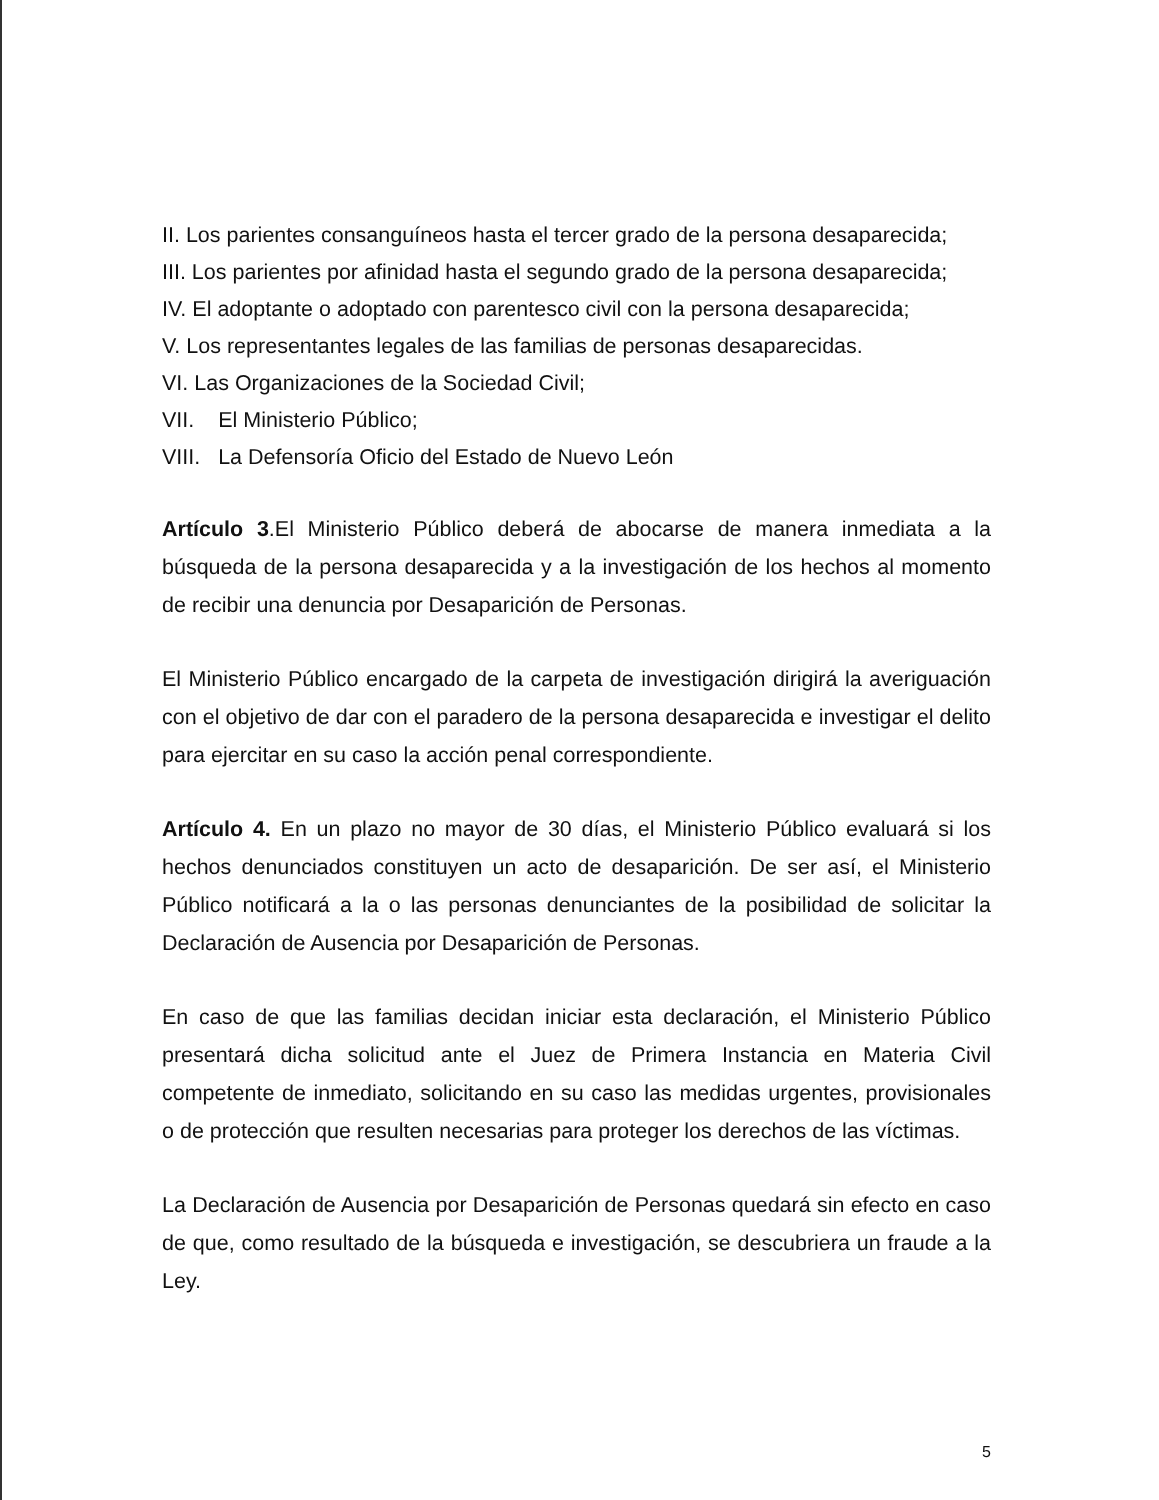II. Los parientes consanguíneos hasta el tercer grado de la persona desaparecida;
III. Los parientes por afinidad hasta el segundo grado de la persona desaparecida;
IV. El adoptante o adoptado con parentesco civil con la persona desaparecida;
V. Los representantes legales de las familias de personas desaparecidas.
VI. Las Organizaciones de la Sociedad Civil;
VII. El Ministerio Público;
VIII. La Defensoría Oficio del Estado de Nuevo León
Artículo 3.El Ministerio Público deberá de abocarse de manera inmediata a la búsqueda de la persona desaparecida y a la investigación de los hechos al momento de recibir una denuncia por Desaparición de Personas.
El Ministerio Público encargado de la carpeta de investigación dirigirá la averiguación con el objetivo de dar con el paradero de la persona desaparecida e investigar el delito para ejercitar en su caso la acción penal correspondiente.
Artículo 4. En un plazo no mayor de 30 días, el Ministerio Público evaluará si los hechos denunciados constituyen un acto de desaparición. De ser así, el Ministerio Público notificará a la o las personas denunciantes de la posibilidad de solicitar la Declaración de Ausencia por Desaparición de Personas.
En caso de que las familias decidan iniciar esta declaración, el Ministerio Público presentará dicha solicitud ante el Juez de Primera Instancia en Materia Civil competente de inmediato, solicitando en su caso las medidas urgentes, provisionales o de protección que resulten necesarias para proteger los derechos de las víctimas.
La Declaración de Ausencia por Desaparición de Personas quedará sin efecto en caso de que, como resultado de la búsqueda e investigación, se descubriera un fraude a la Ley.
5